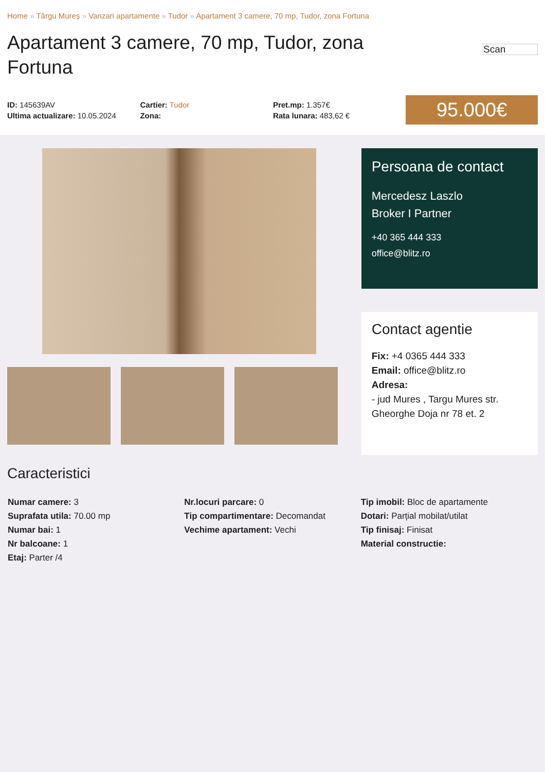Home » Târgu Mureș » Vanzari apartamente » Tudor » Apartament 3 camere, 70 mp, Tudor, zona Fortuna
Apartament 3 camere, 70 mp, Tudor, zona Fortuna
Scan
ID: 145639AV
Ultima actualizare: 10.05.2024
Cartier: Tudor
Zona:
Pret.mp: 1.357€
Rata lunara: 483,62 €
95.000€
Persoana de contact
Mercedesz Laszlo
Broker I Partner
+40 365 444 333
office@blitz.ro
Contact agentie
Fix: +4 0365 444 333
Email: office@blitz.ro
Adresa:
- jud Mures , Targu Mures str. Gheorghe Doja nr 78 et. 2
Caracteristici
Numar camere: 3
Suprafata utila: 70.00 mp
Numar bai: 1
Nr balcoane: 1
Etaj: Parter /4
Nr.locuri parcare: 0
Tip compartimentare: Decomandat
Vechime apartament: Vechi
Tip imobil: Bloc de apartamente
Dotari: Parțial mobilat/utilat
Tip finisaj: Finisat
Material constructie: